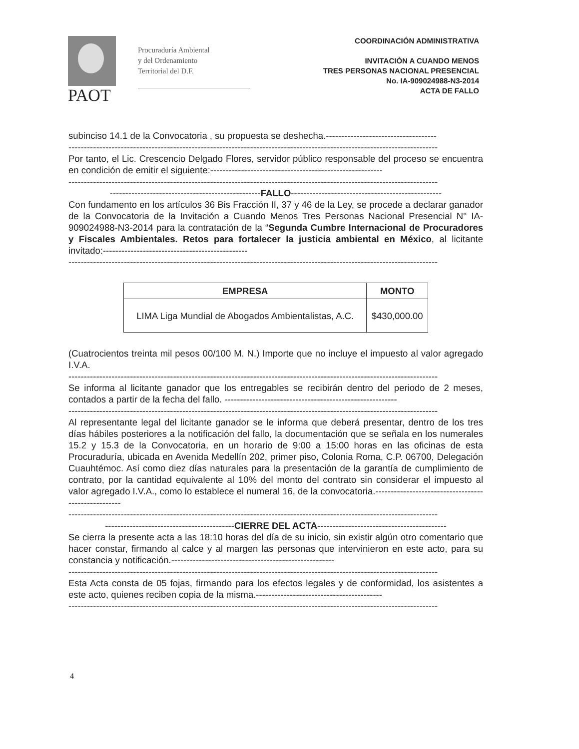PAOT
Procuraduría Ambiental
y del Ordenamiento
Territorial del D.F.
COORDINACIÓN ADMINISTRATIVA
INVITACIÓN A CUANDO MENOS
TRES PERSONAS NACIONAL PRESENCIAL
No. IA-909024988-N3-2014
ACTA DE FALLO
subinciso 14.1 de la Convocatoria , su propuesta se deshecha.------------------------------------
------------------------------------------------------------------------------------------------------------------------
Por tanto, el Lic. Crescencio Delgado Flores, servidor público responsable del proceso se encuentra en condición de emitir el siguiente:--------------------------------------------------------
------------------------------------------------------------------------------------------------------------------------
-------------------------------------------------FALLO-------------------------------------------------
Con fundamento en los artículos 36 Bis Fracción II, 37 y 46 de la Ley, se procede a declarar ganador de la Convocatoria de la Invitación a Cuando Menos Tres Personas Nacional Presencial N° IA-909024988-N3-2014 para la contratación de la “Segunda Cumbre Internacional de Procuradores y Fiscales Ambientales. Retos para fortalecer la justicia ambiental en México, al licitante invitado:-----------------------------------------------
------------------------------------------------------------------------------------------------------------------------
| EMPRESA | MONTO |
| --- | --- |
| LIMA Liga Mundial de Abogados Ambientalistas, A.C. | $430,000.00 |
(Cuatrocientos treinta mil pesos 00/100 M. N.) Importe que no incluye el impuesto al valor agregado I.V.A.
------------------------------------------------------------------------------------------------------------------------
Se informa al licitante ganador que los entregables se recibirán dentro del periodo de 2 meses, contados a partir de la fecha del fallo. --------------------------------------------------------
------------------------------------------------------------------------------------------------------------------------
Al representante legal del licitante ganador se le informa que deberá presentar, dentro de los tres días hábiles posteriores a la notificación del fallo, la documentación que se señala en los numerales 15.2 y 15.3 de la Convocatoria, en un horario de 9:00 a 15:00 horas en las oficinas de esta Procuraduría, ubicada en Avenida Medellín 202, primer piso, Colonia Roma, C.P. 06700, Delegación Cuauhtémoc. Así como diez días naturales para la presentación de la garantía de cumplimiento de contrato, por la cantidad equivalente al 10% del monto del contrato sin considerar el impuesto al valor agregado I.V.A., como lo establece el numeral 16, de la convocatoria.----------------------------------------------------
------------------------------------------------------------------------------------------------------------------------
------------------------------------------CIERRE DEL ACTA------------------------------------------
Se cierra la presente acta a las 18:10 horas del día de su inicio, sin existir algún otro comentario que hacer constar, firmando al calce y al margen las personas que intervinieron en este acto, para su constancia y notificación.-----------------------------------------------------
------------------------------------------------------------------------------------------------------------------------
Esta Acta consta de 05 fojas, firmando para los efectos legales y de conformidad, los asistentes a este acto, quienes reciben copia de la misma.-----------------------------------------
------------------------------------------------------------------------------------------------------------------------
4